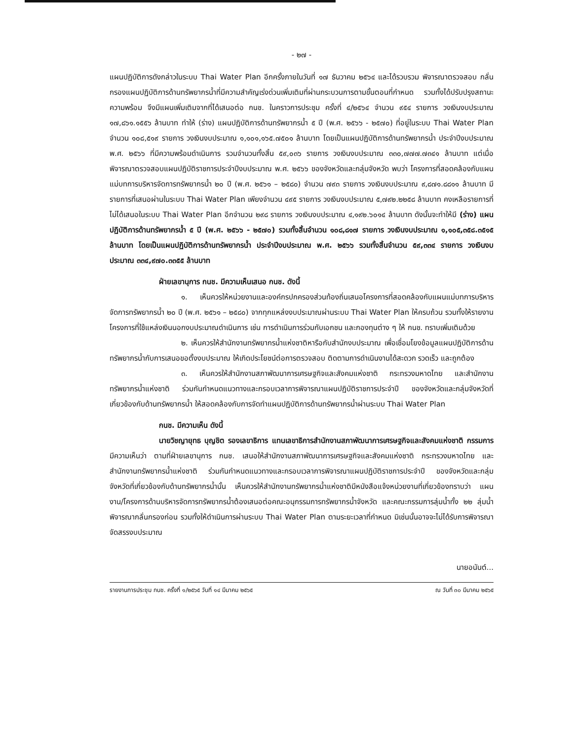- ๒๗ -
แผนปฏิบัติการดังกล่าวในระบบ Thai Water Plan อีกครั้งภายในวันที่ ๑๗ ธันวาคม ๒๕๖๔ และได้รวบรวม พิจารณาตรวจสอบ กลั่นกรองแผนปฏิบัติการด้านทรัพยากรน้ำที่มีความสำคัญเร่งด่วนเพิ่มเติมที่ผ่านกระบวนการตามขั้นตอนที่กำหนด รวมทั้งได้ปรับปรุงสถานะความพร้อม จึงมีแผนเพิ่มเติมจากที่ได้เสนอต่อ กนช. ในคราวการประชุม ครั้งที่ ๔/๒๕๖๔ จำนวน ๙๕๔ รายการ วงเงินงบประมาณ ๑๗,๘๖๑.๑๕๕๖ ล้านบาท ทำให้ (ร่าง) แผนปฏิบัติการด้านทรัพยากรน้ำ ๕ ปี (พ.ศ. ๒๕๖๖ - ๒๕๗๐) ที่อยู่ในระบบ Thai Water Plan จำนวน ๑๐๘,๕๑๙ รายการ วงเงินงบประมาณ ๑,๑๐๑,๑๖๕.๗๕๐๑ ล้านบาท โดยเป็นแผนปฏิบัติการด้านทรัพยากรน้ำ ประจำปีงบประมาณ พ.ศ. ๒๕๖๖ ที่มีความพร้อมดำเนินการ รวมจำนวนทั้งสิ้น ๕๙,๐๓๖ รายการ วงเงินงบประมาณ ๓๓๐,๗๗๗.๗๓๔๑ ล้านบาท แต่เมื่อพิจารณาตรวจสอบแผนปฏิบัติราชการประจำปีงบประมาณ พ.ศ. ๒๕๖๖ ของจังหวัดและกลุ่มจังหวัด พบว่า โครงการที่สอดคล้องกับแผนแม่บทการบริหารจัดการทรัพยากรน้ำ ๒๐ ปี (พ.ศ. ๒๕๖๑ – ๒๕๘๐) จำนวน ๗๙๓ รายการ วงเงินงบประมาณ ๙,๘๗๑.๘๘๑๑ ล้านบาท มีรายการที่เสนอผ่านในระบบ Thai Water Plan เพียงจำนวน ๔๙๕ รายการ วงเงินงบประมาณ ๕,๗๙๒.๒๒๕๘ ล้านบาท คงเหลือรายการที่ไม่ได้เสนอในระบบ Thai Water Plan อีกจำนวน ๒๙๘ รายการ วงเงินงบประมาณ ๔,๑๙๒.๖๐๑๔ ล้านบาท ดังนั้นจะทำให้มี (ร่าง) แผนปฏิบัติการด้านทรัพยากรน้ำ ๕ ปี (พ.ศ. ๒๕๖๖ - ๒๕๗๐) รวมทั้งสิ้นจำนวน ๑๐๘,๘๑๗ รายการ วงเงินงบประมาณ ๑,๑๐๕,๓๕๘.๓๕๑๕ ล้านบาท โดยเป็นแผนปฏิบัติการด้านทรัพยากรน้ำ ประจำปีงบประมาณ พ.ศ. ๒๕๖๖ รวมทั้งสิ้นจำนวน ๕๙,๓๓๔ รายการ วงเงินงบประมาณ ๓๓๔,๙๗๐.๓๓๕๕ ล้านบาท
ฝ่ายเลขานุการ กนช. มีความเห็นเสนอ กนช. ดังนี้
๑. เห็นควรให้หน่วยงานและองค์กรปกครองส่วนท้องถิ่นเสนอโครงการที่สอดคล้องกับแผนแม่บทการบริหารจัดการทรัพยากรน้ำ ๒๐ ปี (พ.ศ. ๒๕๖๑ – ๒๕๘๐) จากทุกแหล่งงบประมาณผ่านระบบ Thai Water Plan ให้ครบถ้วน รวมทั้งให้รายงานโครงการที่ใช้แหล่งเงินนอกงบประมาณดำเนินการ เช่น การดำเนินการร่วมกับเอกชน และกองทุนต่าง ๆ ให้ กนช. ทราบเพิ่มเติมด้วย
๒. เห็นควรให้สำนักงานทรัพยากรน้ำแห่งชาติหารือกับสำนักงบประมาณ เพื่อเชื่อมโยงข้อมูลแผนปฏิบัติการด้านทรัพยากรน้ำกับการเสนอขอตั้งงบประมาณ ให้เกิดประโยชน์ต่อการตรวจสอบ ติดตามการดำเนินงานได้สะดวก รวดเร็ว และถูกต้อง
๓. เห็นควรให้สำนักงานสภาพัฒนาการเศรษฐกิจและสังคมแห่งชาติ กระทรวงมหาดไทย และสำนักงานทรัพยากรน้ำแห่งชาติ ร่วมกันกำหนดแนวทางและกรอบเวลาการพิจารณาแผนปฏิบัติราชการประจำปี ของจังหวัดและกลุ่มจังหวัดที่เกี่ยวข้องกับด้านทรัพยากรน้ำ ให้สอดคล้องกับการจัดทำแผนปฏิบัติการด้านทรัพยากรน้ำผ่านระบบ Thai Water Plan
กนช. มีความเห็น ดังนี้
นายวิชญายุทธ บุญชิต รองเลขาธิการ แทนเลขาธิการสำนักงานสภาพัฒนาการเศรษฐกิจและสังคมแห่งชาติ กรรมการ มีความเห็นว่า ตามที่ฝ่ายเลขานุการ กนช. เสนอให้สำนักงานสภาพัฒนาการเศรษฐกิจและสังคมแห่งชาติ กระทรวงมหาดไทย และสำนักงานทรัพยากรน้ำแห่งชาติ ร่วมกันกำหนดแนวทางและกรอบเวลาการพิจารณาแผนปฏิบัติราชการประจำปี ของจังหวัดและกลุ่มจังหวัดที่เกี่ยวข้องกับด้านทรัพยากรน้ำนั้น เห็นควรให้สำนักงานทรัพยากรน้ำแห่งชาติมีหนังสือแจ้งหน่วยงานที่เกี่ยวข้องทราบว่า แผนงาน/โครงการด้านบริหารจัดการทรัพยากรน้ำต้องเสนอต่อคณะอนุกรรมการทรัพยากรน้ำจังหวัด และคณะกรรมการลุ่มน้ำทั้ง ๒๒ ลุ่มน้ำ พิจารณากลั่นกรองก่อน รวมทั้งให้ดำเนินการผ่านระบบ Thai Water Plan ตามระยะเวลาที่กำหนด มิเช่นนั้นอาจจะไม่ได้รับการพิจารณาจัดสรรงบประมาณ
นายอนันต์...
รายงานการประชุม กนช. ครั้งที่ ๑/๒๕๖๕ วันที่ ๑๔ มีนาคม ๒๕๖๕ ณ วันที่ ๓๐ มีนาคม ๒๕๖๕